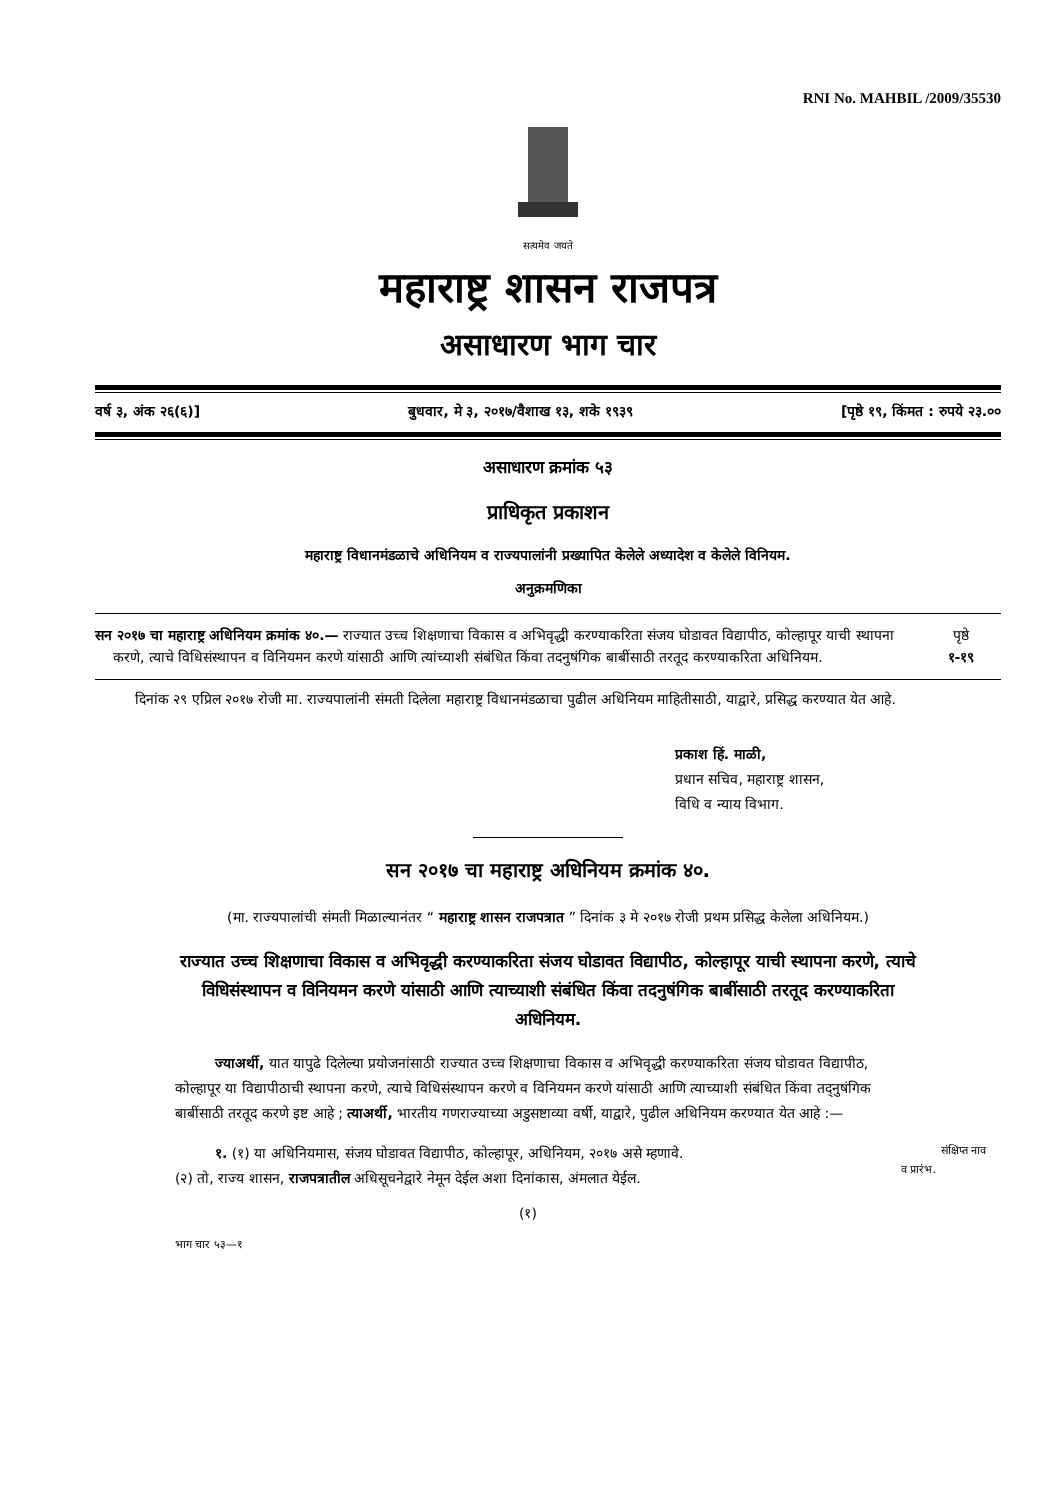RNI No. MAHBIL /2009/35530
सत्यमेव जयते
महाराष्ट्र शासन राजपत्र
असाधारण भाग चार
वर्ष ३, अंक २६(६)] बुधवार, मे ३, २०१७/वैशाख १३, शके १९३९ [पृष्ठे १९, किंमत : रुपये २३.००
असाधारण क्रमांक ५३
प्राधिकृत प्रकाशन
महाराष्ट्र विधानमंडळाचे अधिनियम व राज्यपालांनी प्रख्यापित केलेले अध्यादेश व केलेले विनियम.
अनुक्रमणिका
सन २०१७ चा महाराष्ट्र अधिनियम क्रमांक ४०.— राज्यात उच्च शिक्षणाचा विकास व अभिवृद्धी करण्याकरिता संजय घोडावत विद्यापीठ, कोल्हापूर याची स्थापना करणे, त्याचे विधिसंस्थापन व विनियमन करणे यांसाठी आणि त्यांच्याशी संबंधित किंवा तदनुषंगिक बाबींसाठी तरतूद करण्याकरिता अधिनियम.
पृष्ठे
१-१९
दिनांक २९ एप्रिल २०१७ रोजी मा. राज्यपालांनी संमती दिलेला महाराष्ट्र विधानमंडळाचा पुढील अधिनियम माहितीसाठी, याद्वारे, प्रसिद्ध करण्यात येत आहे.
प्रकाश हिं. माळी,
प्रधान सचिव, महाराष्ट्र शासन,
विधि व न्याय विभाग.
सन २०१७ चा महाराष्ट्र अधिनियम क्रमांक ४०.
(मा. राज्यपालांची संमती मिळाल्यानंतर “ महाराष्ट्र शासन राजपत्रात ” दिनांक ३ मे २०१७ रोजी प्रथम प्रसिद्ध केलेला अधिनियम.)
राज्यात उच्च शिक्षणाचा विकास व अभिवृद्धी करण्याकरिता संजय घोडावत विद्यापीठ, कोल्हापूर याची स्थापना करणे, त्याचे विधिसंस्थापन व विनियमन करणे यांसाठी आणि त्याच्याशी संबंधित किंवा तदनुषंगिक बाबींसाठी तरतूद करण्याकरिता अधिनियम.
ज्याअर्थी, यात यापुढे दिलेल्या प्रयोजनांसाठी राज्यात उच्च शिक्षणाचा विकास व अभिवृद्धी करण्याकरिता संजय घोडावत विद्यापीठ, कोल्हापूर या विद्यापीठाची स्थापना करणे, त्याचे विधिसंस्थापन करणे व विनियमन करणे यांसाठी आणि त्याच्याशी संबंधित किंवा तद्नुषंगिक बाबींसाठी तरतूद करणे इष्ट आहे ; त्याअर्थी, भारतीय गणराज्याच्या अडुसष्टाव्या वर्षी, याद्वारे, पुढील अधिनियम करण्यात येत आहे :—
संक्षिप्त नाव व प्रारंभ. १. (१) या अधिनियमास, संजय घोडावत विद्यापीठ, कोल्हापूर, अधिनियम, २०१७ असे म्हणावे.
(२) तो, राज्य शासन, राजपत्रातील अधिसूचनेद्वारे नेमून देईल अशा दिनांकास, अंमलात येईल.
(१)
भाग चार ५३—१